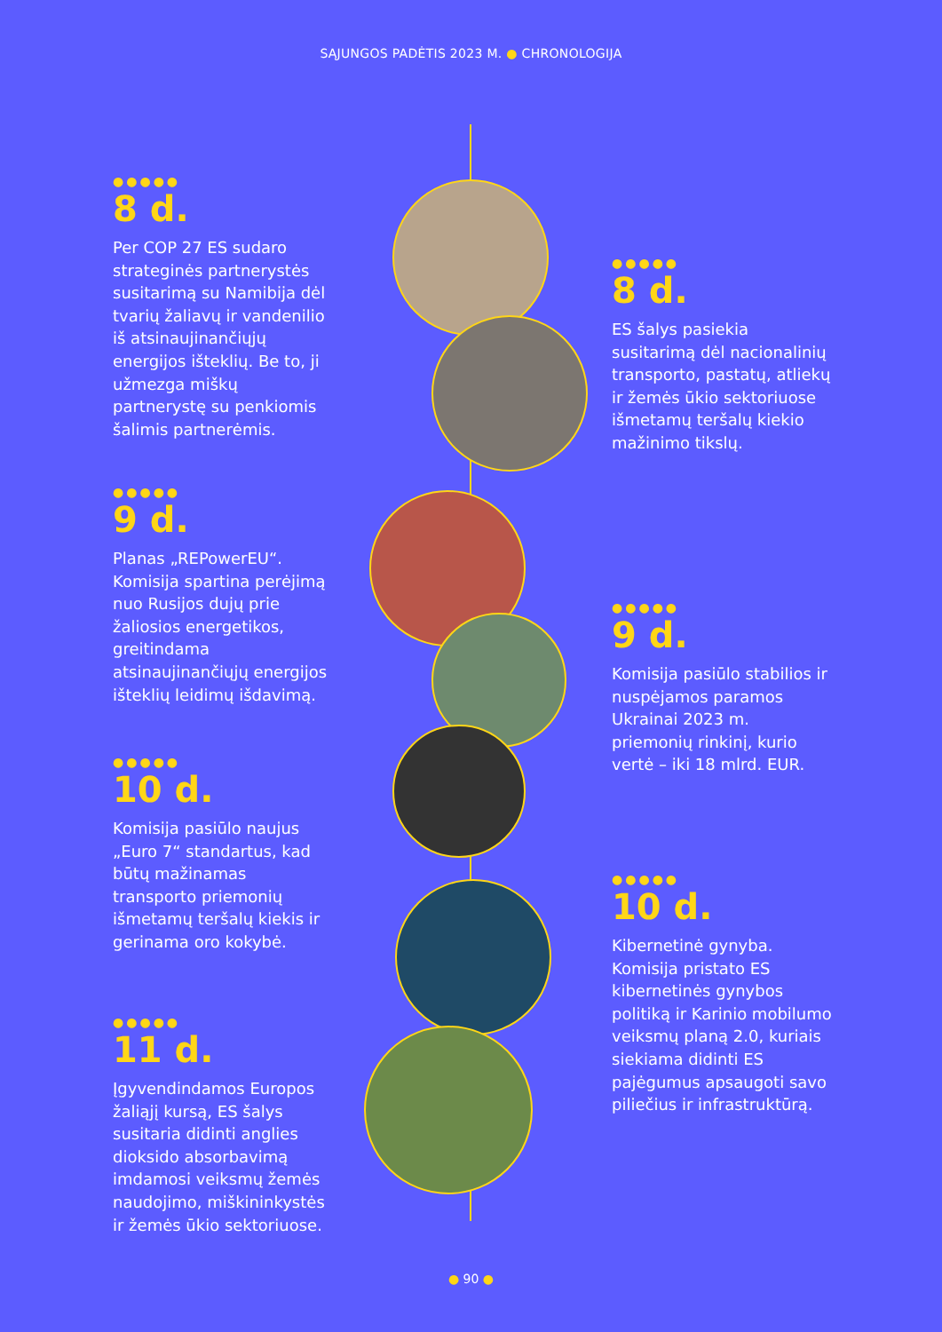SĄJUNGOS PADĖTIS 2023 M. ● CHRONOLOGIJA
●●●●●
8 d.
Per COP 27 ES sudaro strateginės partnerystės susitarimą su Namibija dėl tvarių žaliavų ir vandenilio iš atsinaujinančiųjų energijos išteklių. Be to, ji užmezga miškų partnerystę su penkiomis šalimis partnerėmis.
●●●●●
8 d.
ES šalys pasiekia susitarimą dėl nacionalinių transporto, pastatų, atliekų ir žemės ūkio sektoriuose išmetamų teršalų kiekio mažinimo tikslų.
●●●●●
9 d.
Planas „REPowerEU“. Komisija spartina perėjimą nuo Rusijos dujų prie žaliosios energetikos, greitindama atsinaujinančiųjų energijos išteklių leidimų išdavimą.
●●●●●
9 d.
Komisija pasiūlo stabilios ir nuspėjamos paramos Ukrainai 2023 m. priemonių rinkinį, kurio vertė – iki 18 mlrd. EUR.
●●●●●
10 d.
Komisija pasiūlo naujus „Euro 7“ standartus, kad būtų mažinamas transporto priemonių išmetamų teršalų kiekis ir gerinama oro kokybė.
●●●●●
10 d.
Kibernetinė gynyba. Komisija pristato ES kibernetinės gynybos politiką ir Karinio mobilumo veiksmų planą 2.0, kuriais siekiama didinti ES pajėgumus apsaugoti savo piliečius ir infrastruktūrą.
●●●●●
11 d.
Įgyvendindamos Europos žaliąjį kursą, ES šalys susitaria didinti anglies dioksido absorbavimą imdamosi veiksmų žemės naudojimo, miškininkystės ir žemės ūkio sektoriuose.
● 90 ●